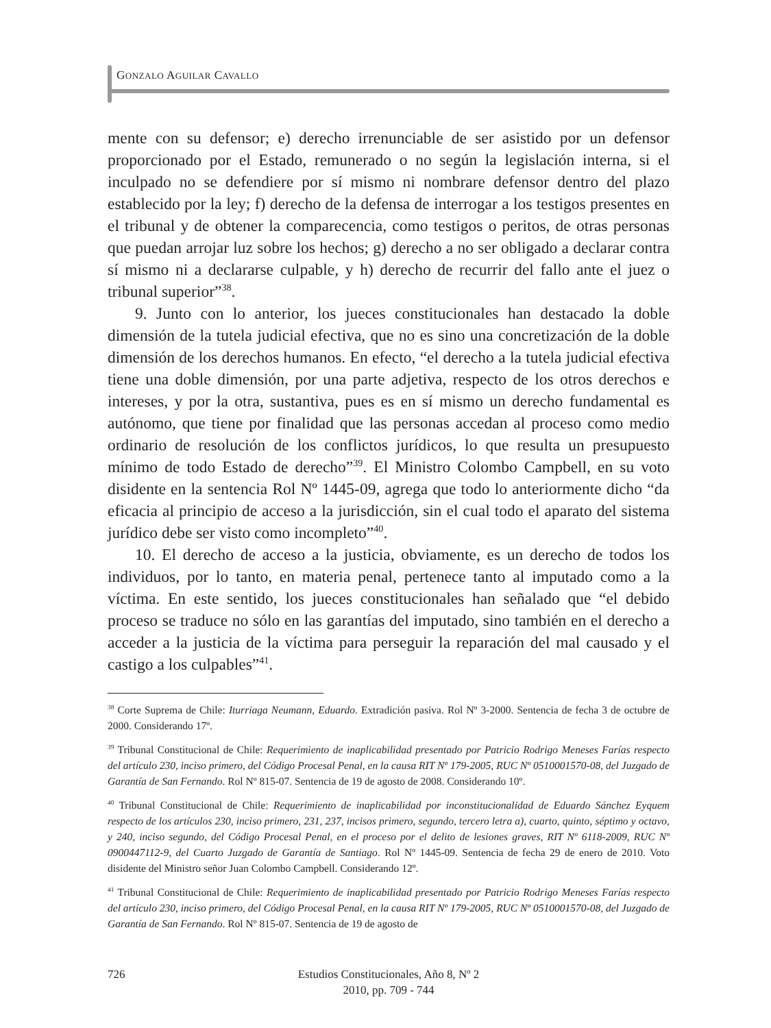GONZALO AGUILAR CAVALLO
mente con su defensor; e) derecho irrenunciable de ser asistido por un defensor proporcionado por el Estado, remunerado o no según la legislación interna, si el inculpado no se defendiere por sí mismo ni nombrare defensor dentro del plazo establecido por la ley; f) derecho de la defensa de interrogar a los testigos presentes en el tribunal y de obtener la comparecencia, como testigos o peritos, de otras personas que puedan arrojar luz sobre los hechos; g) derecho a no ser obligado a declarar contra sí mismo ni a declararse culpable, y h) derecho de recurrir del fallo ante el juez o tribunal superior”<sup>38</sup>.
9. Junto con lo anterior, los jueces constitucionales han destacado la doble dimensión de la tutela judicial efectiva, que no es sino una concretización de la doble dimensión de los derechos humanos. En efecto, “el derecho a la tutela judicial efectiva tiene una doble dimensión, por una parte adjetiva, respecto de los otros derechos e intereses, y por la otra, sustantiva, pues es en sí mismo un derecho fundamental es autónomo, que tiene por finalidad que las personas accedan al proceso como medio ordinario de resolución de los conflictos jurídicos, lo que resulta un presupuesto mínimo de todo Estado de derecho”<sup>39</sup>. El Ministro Colombo Campbell, en su voto disidente en la sentencia Rol Nº 1445-09, agrega que todo lo anteriormente dicho “da eficacia al principio de acceso a la jurisdicción, sin el cual todo el aparato del sistema jurídico debe ser visto como incompleto”<sup>40</sup>.
10. El derecho de acceso a la justicia, obviamente, es un derecho de todos los individuos, por lo tanto, en materia penal, pertenece tanto al imputado como a la víctima. En este sentido, los jueces constitucionales han señalado que “el debido proceso se traduce no sólo en las garantías del imputado, sino también en el derecho a acceder a la justicia de la víctima para perseguir la reparación del mal causado y el castigo a los culpables”<sup>41</sup>.
<sup>38</sup> Corte Suprema de Chile: Iturriaga Neumann, Eduardo. Extradición pasiva. Rol Nº 3-2000. Sentencia de fecha 3 de octubre de 2000. Considerando 17º.
<sup>39</sup> Tribunal Constitucional de Chile: Requerimiento de inaplicabilidad presentado por Patricio Rodrigo Meneses Farías respecto del artículo 230, inciso primero, del Código Procesal Penal, en la causa RIT Nº 179-2005, RUC Nº 0510001570-08, del Juzgado de Garantía de San Fernando. Rol Nº 815-07. Sentencia de 19 de agosto de 2008. Considerando 10º.
<sup>40</sup> Tribunal Constitucional de Chile: Requerimiento de inaplicabilidad por inconstitucionalidad de Eduardo Sánchez Eyquem respecto de los artículos 230, inciso primero, 231, 237, incisos primero, segundo, tercero letra a), cuarto, quinto, séptimo y octavo, y 240, inciso segundo, del Código Procesal Penal, en el proceso por el delito de lesiones graves, RIT Nº 6118-2009, RUC Nº 0900447112-9, del Cuarto Juzgado de Garantía de Santiago. Rol Nº 1445-09. Sentencia de fecha 29 de enero de 2010. Voto disidente del Ministro señor Juan Colombo Campbell. Considerando 12º.
<sup>41</sup> Tribunal Constitucional de Chile: Requerimiento de inaplicabilidad presentado por Patricio Rodrigo Meneses Farías respecto del artículo 230, inciso primero, del Código Procesal Penal, en la causa RIT Nº 179-2005, RUC Nº 0510001570-08, del Juzgado de Garantía de San Fernando. Rol Nº 815-07. Sentencia de 19 de agosto de
726
Estudios Constitucionales, Año 8, Nº 2
2010, pp. 709 - 744